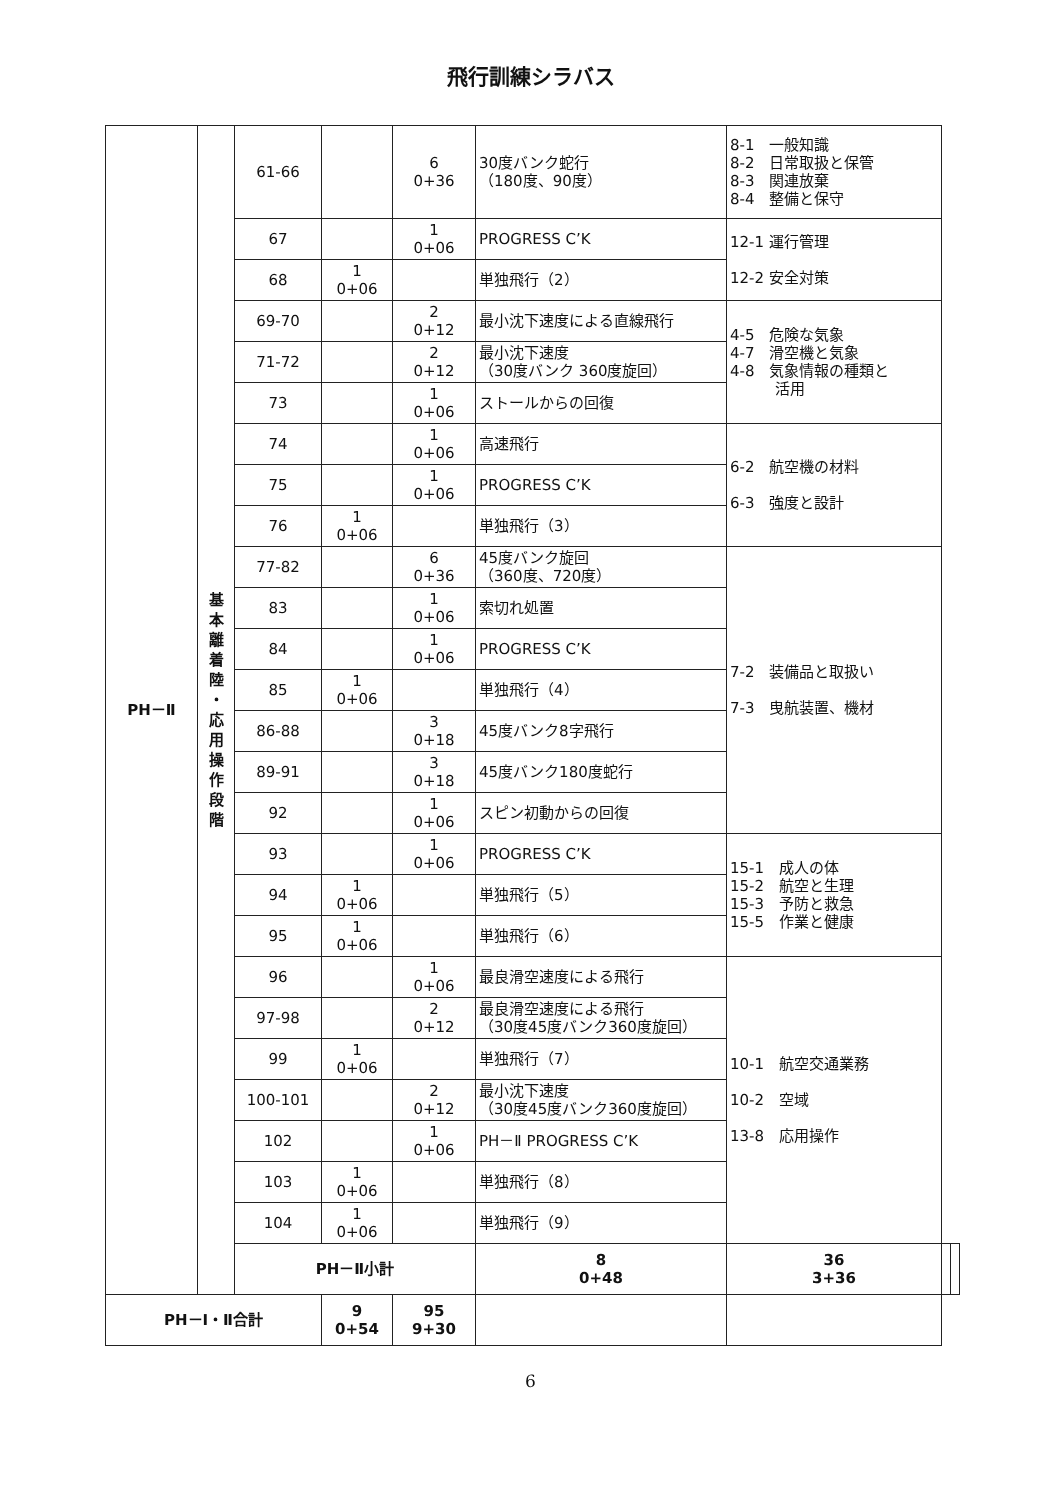飛行訓練シラバス
| PH－Ⅱ | 基 本 離 着 陸 ・ 応 用 操 作 段 階 | 61-66 | | 6 0+36 | 30度バンク蛇行 （180度、90度） | 8-1 一般知識 8-2 日常取扱と保管 8-3 関連放棄 8-4 整備と保守 | | |
| | | 67 | | 1 0+06 | PROGRESS C’K | 12-1 運行管理 12-2 安全対策 | | |
| | | 68 | 1 0+06 | | 単独飛行（2） | | | |
| | | 69-70 | | 2 0+12 | 最小沈下速度による直線飛行 | 4-5 危険な気象 4-7 滑空機と気象 4-8 気象情報の種類と 活用 | | |
| | | 71-72 | | 2 0+12 | 最小沈下速度 （30度バンク 360度旋回） | | | |
| | | 73 | | 1 0+06 | ストールからの回復 | | | |
| | | 74 | | 1 0+06 | 高速飛行 | 6-2 航空機の材料 6-3 強度と設計 | | |
| | | 75 | | 1 0+06 | PROGRESS C’K | | | |
| | | 76 | 1 0+06 | | 単独飛行（3） | | | |
| | | 77-82 | | 6 0+36 | 45度バンク旋回 （360度、720度） | 7-2 装備品と取扱い 7-3 曳航装置、機材 | | |
| | | 83 | | 1 0+06 | 索切れ処置 | | | |
| | | 84 | | 1 0+06 | PROGRESS C’K | | | |
| | | 85 | 1 0+06 | | 単独飛行（4） | | | |
| | | 86-88 | | 3 0+18 | 45度バンク8字飛行 | | | |
| | | 89-91 | | 3 0+18 | 45度バンク180度蛇行 | | | |
| | | 92 | | 1 0+06 | スピン初動からの回復 | | | |
| | | 93 | | 1 0+06 | PROGRESS C’K | 15-1 成人の体 15-2 航空と生理 15-3 予防と救急 15-5 作業と健康 | | |
| | | 94 | 1 0+06 | | 単独飛行（5） | | | |
| | | 95 | 1 0+06 | | 単独飛行（6） | | | |
| | | 96 | | 1 0+06 | 最良滑空速度による飛行 | 10-1 航空交通業務 10-2 空域 13-8 応用操作 | | |
| | | 97-98 | | 2 0+12 | 最良滑空速度による飛行 （30度45度バンク360度旋回） | | | |
| | | 99 | 1 0+06 | | 単独飛行（7） | | | |
| | | 100-101 | | 2 0+12 | 最小沈下速度 （30度45度バンク360度旋回） | | | |
| | | 102 | | 1 0+06 | PH－Ⅱ PROGRESS C’K | | | |
| | | 103 | 1 0+06 | | 単独飛行（8） | | | |
| | | 104 | 1 0+06 | | 単独飛行（9） | | | |
| | | PH－Ⅱ小計 | | | 8 0+48 | 36 3+36 | | |
| PH－Ⅰ・Ⅱ合計 | | | 9 0+54 | 95 9+30 | | | | |
6